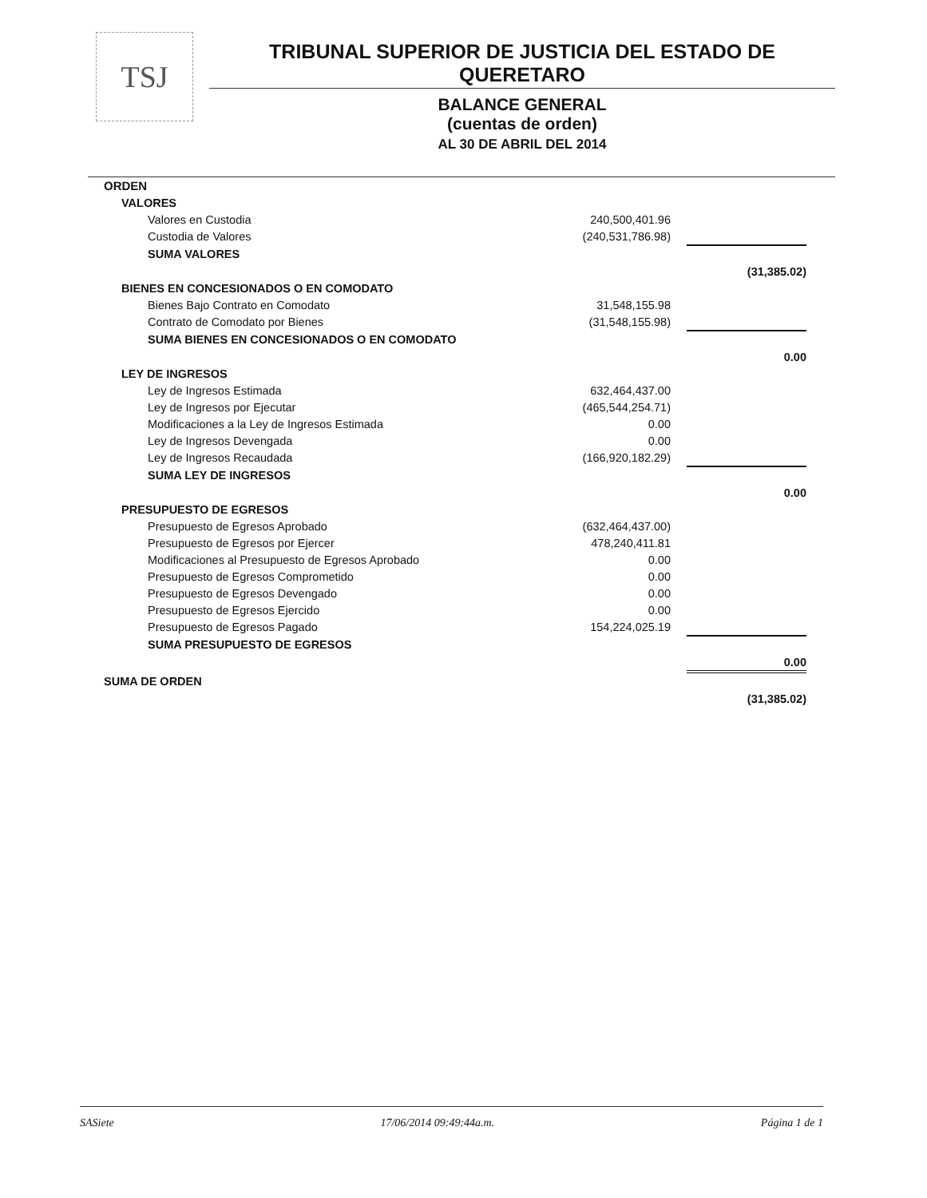TSJ
TRIBUNAL SUPERIOR DE JUSTICIA DEL ESTADO DE QUERETARO
BALANCE GENERAL
(cuentas de orden)
AL 30 DE ABRIL DEL 2014
| ORDEN | | |
| VALORES | | |
| Valores en Custodia | 240,500,401.96 | |
| Custodia de Valores | (240,531,786.98) | |
| SUMA VALORES | | |
| | | (31,385.02) |
| BIENES EN CONCESIONADOS O EN COMODATO | | |
| Bienes Bajo Contrato en Comodato | 31,548,155.98 | |
| Contrato de Comodato por Bienes | (31,548,155.98) | |
| SUMA BIENES EN CONCESIONADOS O EN COMODATO | | |
| | | 0.00 |
| LEY DE INGRESOS | | |
| Ley de Ingresos Estimada | 632,464,437.00 | |
| Ley de Ingresos por Ejecutar | (465,544,254.71) | |
| Modificaciones a la Ley de Ingresos Estimada | 0.00 | |
| Ley de Ingresos Devengada | 0.00 | |
| Ley de Ingresos Recaudada | (166,920,182.29) | |
| SUMA LEY DE INGRESOS | | |
| | | 0.00 |
| PRESUPUESTO DE EGRESOS | | |
| Presupuesto de Egresos Aprobado | (632,464,437.00) | |
| Presupuesto de Egresos por Ejercer | 478,240,411.81 | |
| Modificaciones al Presupuesto de Egresos Aprobado | 0.00 | |
| Presupuesto de Egresos Comprometido | 0.00 | |
| Presupuesto de Egresos Devengado | 0.00 | |
| Presupuesto de Egresos Ejercido | 0.00 | |
| Presupuesto de Egresos Pagado | 154,224,025.19 | |
| SUMA PRESUPUESTO DE EGRESOS | | |
| | | 0.00 |
| SUMA DE ORDEN | | |
| | | (31,385.02) |
SASiete 17/06/2014 09:49:44a.m. Página 1 de 1